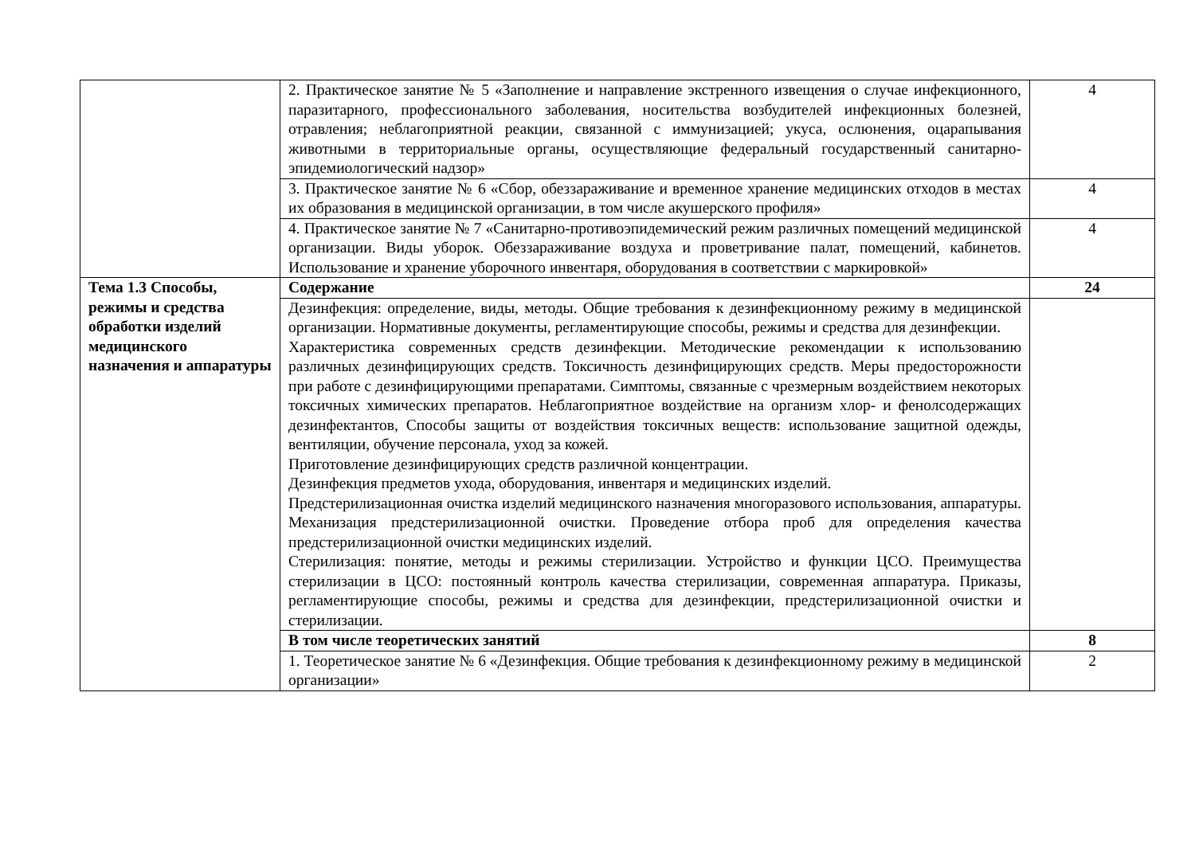| | 2. Практическое занятие № 5 «Заполнение и направление экстренного извещения о случае инфекционного, паразитарного, профессионального заболевания, носительства возбудителей инфекционных болезней, отравления; неблагоприятной реакции, связанной с иммунизацией; укуса, ослюнения, оцарапывания животными в территориальные органы, осуществляющие федеральный государственный санитарно-эпидемиологический надзор» | 4 |
| | 3. Практическое занятие № 6 «Сбор, обеззараживание и временное хранение медицинских отходов в местах их образования в медицинской организации, в том числе акушерского профиля» | 4 |
| | 4. Практическое занятие № 7 «Санитарно-противоэпидемический режим различных помещений медицинской организации. Виды уборок. Обеззараживание воздуха и проветривание палат, помещений, кабинетов. Использование и хранение уборочного инвентаря, оборудования в соответствии с маркировкой» | 4 |
| Тема 1.3 Способы, режимы и средства обработки изделий медицинского назначения и аппаратуры | Содержание | 24 |
| | Дезинфекция: определение, виды, методы. Общие требования к дезинфекционному режиму в медицинской организации. Нормативные документы, регламентирующие способы, режимы и средства для дезинфекции. Характеристика современных средств дезинфекции. Методические рекомендации к использованию различных дезинфицирующих средств. Токсичность дезинфицирующих средств. Меры предосторожности при работе с дезинфицирующими препаратами. Симптомы, связанные с чрезмерным воздействием некоторых токсичных химических препаратов. Неблагоприятное воздействие на организм хлор- и фенолсодержащих дезинфектантов, Способы защиты от воздействия токсичных веществ: использование защитной одежды, вентиляции, обучение персонала, уход за кожей. Приготовление дезинфицирующих средств различной концентрации. Дезинфекция предметов ухода, оборудования, инвентаря и медицинских изделий. Предстерилизационная очистка изделий медицинского назначения многоразового использования, аппаратуры. Механизация предстерилизационной очистки. Проведение отбора проб для определения качества предстерилизационной очистки медицинских изделий. Стерилизация: понятие, методы и режимы стерилизации. Устройство и функции ЦСО. Преимущества стерилизации в ЦСО: постоянный контроль качества стерилизации, современная аппаратура. Приказы, регламентирующие способы, режимы и средства для дезинфекции, предстерилизационной очистки и стерилизации. | |
| | В том числе теоретических занятий | 8 |
| | 1. Теоретическое занятие № 6 «Дезинфекция. Общие требования к дезинфекционному режиму в медицинской организации» | 2 |